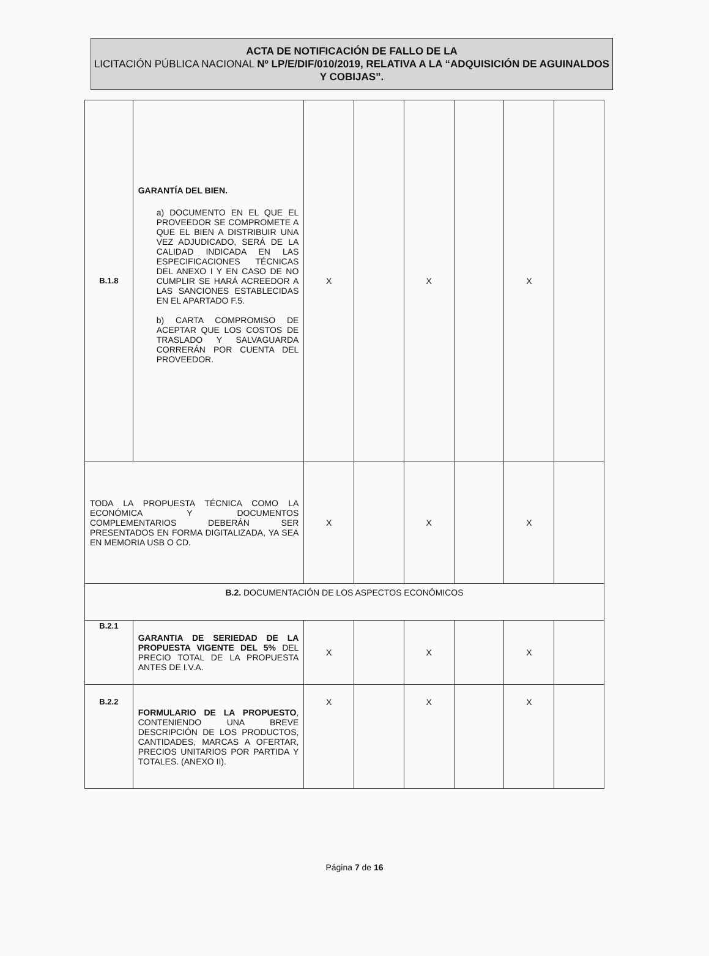ACTA DE NOTIFICACIÓN DE FALLO DE LA
LICITACIÓN PÚBLICA NACIONAL Nº LP/E/DIF/010/2019, RELATIVA A LA “ADQUISICIÓN DE AGUINALDOS Y COBIJAS”.
| B.1.8 | GARANTÍA DEL BIEN. a) DOCUMENTO EN EL QUE EL PROVEEDOR SE COMPROMETE A QUE EL BIEN A DISTRIBUIR UNA VEZ ADJUDICADO, SERÁ DE LA CALIDAD INDICADA EN LAS ESPECIFICACIONES TÉCNICAS DEL ANEXO I Y EN CASO DE NO CUMPLIR SE HARÁ ACREEDOR A LAS SANCIONES ESTABLECIDAS EN EL APARTADO F.5. b) CARTA COMPROMISO DE ACEPTAR QUE LOS COSTOS DE TRASLADO Y SALVAGUARDA CORRERÁN POR CUENTA DEL PROVEEDOR. | X | | X | | X | |
| TODA LA PROPUESTA TÉCNICA COMO LA ECONÓMICA Y DOCUMENTOS COMPLEMENTARIOS DEBERÁN SER PRESENTADOS EN FORMA DIGITALIZADA, YA SEA EN MEMORIA USB O CD. | | X | | X | | X | |
| B.2. DOCUMENTACIÓN DE LOS ASPECTOS ECONÓMICOS | | | | | | | |
| B.2.1 | GARANTIA DE SERIEDAD DE LA PROPUESTA VIGENTE DEL 5% DEL PRECIO TOTAL DE LA PROPUESTA ANTES DE I.V.A. | X | | X | | X | |
| B.2.2 | FORMULARIO DE LA PROPUESTO , CONTENIENDO UNA BREVE DESCRIPCIÓN DE LOS PRODUCTOS, CANTIDADES, MARCAS A OFERTAR, PRECIOS UNITARIOS POR PARTIDA Y TOTALES. (ANEXO II). | X | | X | | X | |
Página 7 de 16